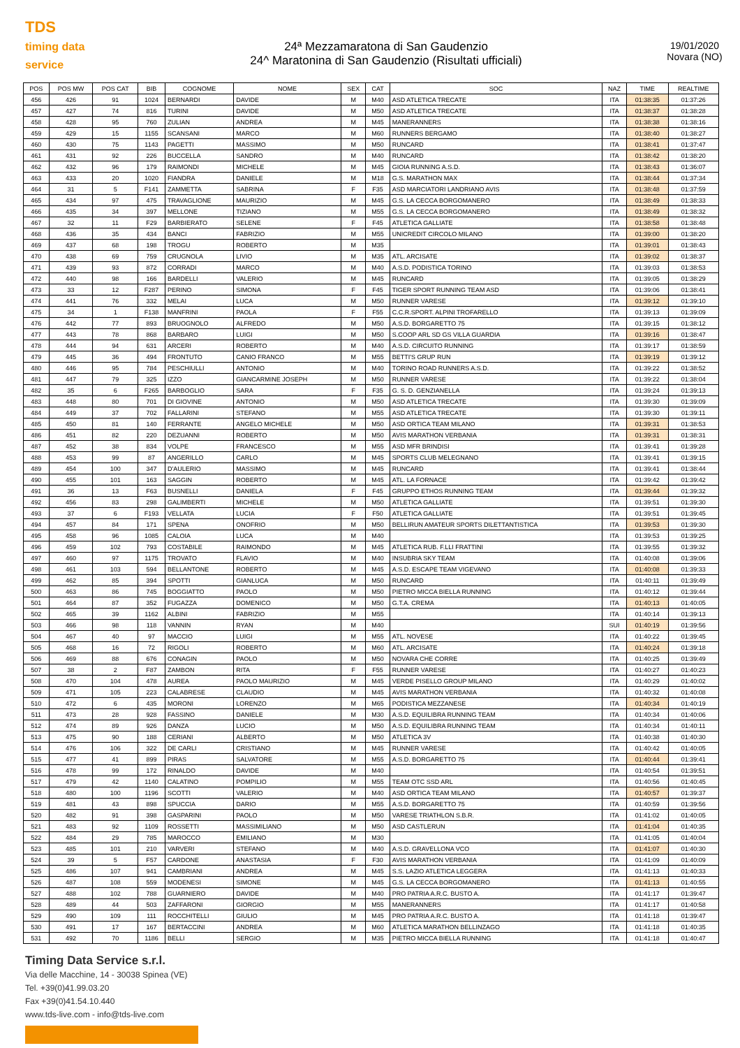TDS
timing data service
24ª Mezzamaratona di San Gaudenzio
24^ Maratonina di San Gaudenzio (Risultati ufficiali)
19/01/2020
Novara (NO)
| POS | POS MW | POS CAT | BIB | COGNOME | NOME | SEX | CAT | SOC | NAZ | TIME | REALTIME |
| --- | --- | --- | --- | --- | --- | --- | --- | --- | --- | --- | --- |
| 456 | 426 | 91 | 1024 | BERNARDI | DAVIDE | M | M40 | ASD ATLETICA TRECATE | ITA | 01:38:35 | 01:37:26 |
| 457 | 427 | 74 | 816 | TURINI | DAVIDE | M | M50 | ASD ATLETICA TRECATE | ITA | 01:38:37 | 01:38:28 |
| 458 | 428 | 95 | 760 | ZULIAN | ANDREA | M | M45 | MANERANNERS | ITA | 01:38:38 | 01:38:16 |
| 459 | 429 | 15 | 1155 | SCANSANI | MARCO | M | M60 | RUNNERS BERGAMO | ITA | 01:38:40 | 01:38:27 |
| 460 | 430 | 75 | 1143 | PAGETTI | MASSIMO | M | M50 | RUNCARD | ITA | 01:38:41 | 01:37:47 |
| 461 | 431 | 92 | 226 | BUCCELLA | SANDRO | M | M40 | RUNCARD | ITA | 01:38:42 | 01:38:20 |
| 462 | 432 | 96 | 179 | RAIMONDI | MICHELE | M | M45 | GIOIA RUNNING A.S.D. | ITA | 01:38:43 | 01:36:07 |
| 463 | 433 | 20 | 1020 | FIANDRA | DANIELE | M | M18 | G.S. MARATHON MAX | ITA | 01:38:44 | 01:37:34 |
| 464 | 31 | 5 | F141 | ZAMMETTA | SABRINA | F | F35 | ASD MARCIATORI LANDRIANO AVIS | ITA | 01:38:48 | 01:37:59 |
| 465 | 434 | 97 | 475 | TRAVAGLIONE | MAURIZIO | M | M45 | G.S. LA CECCA BORGOMANERO | ITA | 01:38:49 | 01:38:33 |
| 466 | 435 | 34 | 397 | MELLONE | TIZIANO | M | M55 | G.S. LA CECCA BORGOMANERO | ITA | 01:38:49 | 01:38:32 |
| 467 | 32 | 11 | F29 | BARBIERATO | SELENE | F | F45 | ATLETICA GALLIATE | ITA | 01:38:58 | 01:38:48 |
| 468 | 436 | 35 | 434 | BANCI | FABRIZIO | M | M55 | UNICREDIT CIRCOLO MILANO | ITA | 01:39:00 | 01:38:20 |
| 469 | 437 | 68 | 198 | TROGU | ROBERTO | M | M35 | | ITA | 01:39:01 | 01:38:43 |
| 470 | 438 | 69 | 759 | CRUGNOLA | LIVIO | M | M35 | ATL. ARCISATE | ITA | 01:39:02 | 01:38:37 |
| 471 | 439 | 93 | 872 | CORRADI | MARCO | M | M40 | A.S.D. PODISTICA TORINO | ITA | 01:39:03 | 01:38:53 |
| 472 | 440 | 98 | 166 | BARDELLI | VALERIO | M | M45 | RUNCARD | ITA | 01:39:05 | 01:38:29 |
| 473 | 33 | 12 | F287 | PERINO | SIMONA | F | F45 | TIGER SPORT RUNNING TEAM ASD | ITA | 01:39:06 | 01:38:41 |
| 474 | 441 | 76 | 332 | MELAI | LUCA | M | M50 | RUNNER VARESE | ITA | 01:39:12 | 01:39:10 |
| 475 | 34 | 1 | F138 | MANFRINI | PAOLA | F | F55 | C.C.R.SPORT. ALPINI TROFARELLO | ITA | 01:39:13 | 01:39:09 |
| 476 | 442 | 77 | 893 | BRUOGNOLO | ALFREDO | M | M50 | A.S.D. BORGARETTO 75 | ITA | 01:39:15 | 01:38:12 |
| 477 | 443 | 78 | 868 | BARBARO | LUIGI | M | M50 | S.COOP ARL SD GS VILLA GUARDIA | ITA | 01:39:16 | 01:38:47 |
| 478 | 444 | 94 | 631 | ARCERI | ROBERTO | M | M40 | A.S.D. CIRCUITO RUNNING | ITA | 01:39:17 | 01:38:59 |
| 479 | 445 | 36 | 494 | FRONTUTO | CANIO FRANCO | M | M55 | BETTI'S GRUP RUN | ITA | 01:39:19 | 01:39:12 |
| 480 | 446 | 95 | 784 | PESCHIULLI | ANTONIO | M | M40 | TORINO ROAD RUNNERS A.S.D. | ITA | 01:39:22 | 01:38:52 |
| 481 | 447 | 79 | 325 | IZZO | GIANCARMINE JOSEPH | M | M50 | RUNNER VARESE | ITA | 01:39:22 | 01:38:04 |
| 482 | 35 | 6 | F265 | BARBOGLIO | SARA | F | F35 | G. S. D. GENZIANELLA | ITA | 01:39:24 | 01:39:13 |
| 483 | 448 | 80 | 701 | DI GIOVINE | ANTONIO | M | M50 | ASD ATLETICA TRECATE | ITA | 01:39:30 | 01:39:09 |
| 484 | 449 | 37 | 702 | FALLARINI | STEFANO | M | M55 | ASD ATLETICA TRECATE | ITA | 01:39:30 | 01:39:11 |
| 485 | 450 | 81 | 140 | FERRANTE | ANGELO MICHELE | M | M50 | ASD ORTICA TEAM MILANO | ITA | 01:39:31 | 01:38:53 |
| 486 | 451 | 82 | 220 | DEZUANNI | ROBERTO | M | M50 | AVIS MARATHON VERBANIA | ITA | 01:39:31 | 01:38:31 |
| 487 | 452 | 38 | 834 | VOLPE | FRANCESCO | M | M55 | ASD MFR BRINDISI | ITA | 01:39:41 | 01:39:28 |
| 488 | 453 | 99 | 87 | ANGERILLO | CARLO | M | M45 | SPORTS CLUB MELEGNANO | ITA | 01:39:41 | 01:39:15 |
| 489 | 454 | 100 | 347 | D'AULERIO | MASSIMO | M | M45 | RUNCARD | ITA | 01:39:41 | 01:38:44 |
| 490 | 455 | 101 | 163 | SAGGIN | ROBERTO | M | M45 | ATL. LA FORNACE | ITA | 01:39:42 | 01:39:42 |
| 491 | 36 | 13 | F63 | BUSNELLI | DANIELA | F | F45 | GRUPPO ETHOS RUNNING TEAM | ITA | 01:39:44 | 01:39:32 |
| 492 | 456 | 83 | 298 | GALIMBERTI | MICHELE | M | M50 | ATLETICA GALLIATE | ITA | 01:39:51 | 01:39:30 |
| 493 | 37 | 6 | F193 | VELLATA | LUCIA | F | F50 | ATLETICA GALLIATE | ITA | 01:39:51 | 01:39:45 |
| 494 | 457 | 84 | 171 | SPENA | ONOFRIO | M | M50 | BELLIRUN AMATEUR SPORTS DILETTANTISTICA | ITA | 01:39:53 | 01:39:30 |
| 495 | 458 | 96 | 1085 | CALOIA | LUCA | M | M40 | | ITA | 01:39:53 | 01:39:25 |
| 496 | 459 | 102 | 793 | COSTABILE | RAIMONDO | M | M45 | ATLETICA RUB. F.LLI FRATTINI | ITA | 01:39:55 | 01:39:32 |
| 497 | 460 | 97 | 1175 | TROVATO | FLAVIO | M | M40 | INSUBRIA SKY TEAM | ITA | 01:40:08 | 01:39:06 |
| 498 | 461 | 103 | 594 | BELLANTONE | ROBERTO | M | M45 | A.S.D. ESCAPE TEAM VIGEVANO | ITA | 01:40:08 | 01:39:33 |
| 499 | 462 | 85 | 394 | SPOTTI | GIANLUCA | M | M50 | RUNCARD | ITA | 01:40:11 | 01:39:49 |
| 500 | 463 | 86 | 745 | BOGGIATTO | PAOLO | M | M50 | PIETRO MICCA BIELLA RUNNING | ITA | 01:40:12 | 01:39:44 |
| 501 | 464 | 87 | 352 | FUGAZZA | DOMENICO | M | M50 | G.T.A. CREMA | ITA | 01:40:13 | 01:40:05 |
| 502 | 465 | 39 | 1162 | ALBINI | FABRIZIO | M | M55 | | ITA | 01:40:14 | 01:39:13 |
| 503 | 466 | 98 | 118 | VANNIN | RYAN | M | M40 | | SUI | 01:40:19 | 01:39:56 |
| 504 | 467 | 40 | 97 | MACCIO | LUIGI | M | M55 | ATL. NOVESE | ITA | 01:40:22 | 01:39:45 |
| 505 | 468 | 16 | 72 | RIGOLI | ROBERTO | M | M60 | ATL. ARCISATE | ITA | 01:40:24 | 01:39:18 |
| 506 | 469 | 88 | 676 | CONAGIN | PAOLO | M | M50 | NOVARA CHE CORRE | ITA | 01:40:25 | 01:39:49 |
| 507 | 38 | 2 | F87 | ZAMBON | RITA | F | F55 | RUNNER VARESE | ITA | 01:40:27 | 01:40:23 |
| 508 | 470 | 104 | 478 | AUREA | PAOLO MAURIZIO | M | M45 | VERDE PISELLO GROUP MILANO | ITA | 01:40:29 | 01:40:02 |
| 509 | 471 | 105 | 223 | CALABRESE | CLAUDIO | M | M45 | AVIS MARATHON VERBANIA | ITA | 01:40:32 | 01:40:08 |
| 510 | 472 | 6 | 435 | MORONI | LORENZO | M | M65 | PODISTICA MEZZANESE | ITA | 01:40:34 | 01:40:19 |
| 511 | 473 | 28 | 928 | FASSINO | DANIELE | M | M30 | A.S.D. EQUILIBRA RUNNING TEAM | ITA | 01:40:34 | 01:40:06 |
| 512 | 474 | 89 | 926 | DANZA | LUCIO | M | M50 | A.S.D. EQUILIBRA RUNNING TEAM | ITA | 01:40:34 | 01:40:11 |
| 513 | 475 | 90 | 188 | CERIANI | ALBERTO | M | M50 | ATLETICA 3V | ITA | 01:40:38 | 01:40:30 |
| 514 | 476 | 106 | 322 | DE CARLI | CRISTIANO | M | M45 | RUNNER VARESE | ITA | 01:40:42 | 01:40:05 |
| 515 | 477 | 41 | 899 | PIRAS | SALVATORE | M | M55 | A.S.D. BORGARETTO 75 | ITA | 01:40:44 | 01:39:41 |
| 516 | 478 | 99 | 172 | RINALDO | DAVIDE | M | M40 | | ITA | 01:40:54 | 01:39:51 |
| 517 | 479 | 42 | 1140 | CALATINO | POMPILIO | M | M55 | TEAM OTC SSD ARL | ITA | 01:40:56 | 01:40:45 |
| 518 | 480 | 100 | 1196 | SCOTTI | VALERIO | M | M40 | ASD ORTICA TEAM MILANO | ITA | 01:40:57 | 01:39:37 |
| 519 | 481 | 43 | 898 | SPUCCIA | DARIO | M | M55 | A.S.D. BORGARETTO 75 | ITA | 01:40:59 | 01:39:56 |
| 520 | 482 | 91 | 398 | GASPARINI | PAOLO | M | M50 | VARESE TRIATHLON S.B.R. | ITA | 01:41:02 | 01:40:05 |
| 521 | 483 | 92 | 1109 | ROSSETTI | MASSIMILIANO | M | M50 | ASD CASTLERUN | ITA | 01:41:04 | 01:40:35 |
| 522 | 484 | 29 | 785 | MAROCCO | EMILIANO | M | M30 | | ITA | 01:41:05 | 01:40:04 |
| 523 | 485 | 101 | 210 | VARVERI | STEFANO | M | M40 | A.S.D. GRAVELLONA VCO | ITA | 01:41:07 | 01:40:30 |
| 524 | 39 | 5 | F57 | CARDONE | ANASTASIA | F | F30 | AVIS MARATHON VERBANIA | ITA | 01:41:09 | 01:40:09 |
| 525 | 486 | 107 | 941 | CAMBRIANI | ANDREA | M | M45 | S.S. LAZIO ATLETICA LEGGERA | ITA | 01:41:13 | 01:40:33 |
| 526 | 487 | 108 | 559 | MODENESI | SIMONE | M | M45 | G.S. LA CECCA BORGOMANERO | ITA | 01:41:13 | 01:40:55 |
| 527 | 488 | 102 | 788 | GUARNIERO | DAVIDE | M | M40 | PRO PATRIA A.R.C. BUSTO A. | ITA | 01:41:17 | 01:39:47 |
| 528 | 489 | 44 | 503 | ZAFFARONI | GIORGIO | M | M55 | MANERANNERS | ITA | 01:41:17 | 01:40:58 |
| 529 | 490 | 109 | 111 | ROCCHITELLI | GIULIO | M | M45 | PRO PATRIA A.R.C. BUSTO A. | ITA | 01:41:18 | 01:39:47 |
| 530 | 491 | 17 | 167 | BERTACCINI | ANDREA | M | M60 | ATLETICA MARATHON BELLINZAGO | ITA | 01:41:18 | 01:40:35 |
| 531 | 492 | 70 | 1186 | BELLI | SERGIO | M | M35 | PIETRO MICCA BIELLA RUNNING | ITA | 01:41:18 | 01:40:47 |
Timing Data Service s.r.l.
Via delle Macchine, 14 - 30038 Spinea (VE)
Tel. +39(0)41.99.03.20
Fax +39(0)41.54.10.440
www.tds-live.com - info@tds-live.com